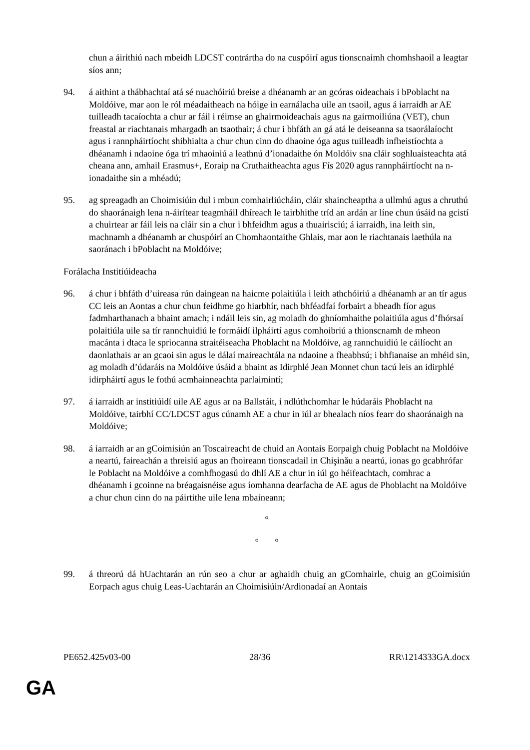chun a áirithiú nach mbeidh LDCST contrártha do na cuspóirí agus tionscnaimh chomhshaoil a leagtar síos ann;
94. á aithint a thábhachtaí atá sé nuachóiriú breise a dhéanamh ar an gcóras oideachais i bPoblacht na Moldóive, mar aon le ról méadaitheach na hóige in earnálacha uile an tsaoil, agus á iarraidh ar AE tuilleadh tacaíochta a chur ar fáil i réimse an ghairmoideachais agus na gairmoiliúna (VET), chun freastal ar riachtanais mhargadh an tsaothair; á chur i bhfáth an gá atá le deiseanna sa tsaorálaíocht agus i rannpháirtíocht shibhialta a chur chun cinn do dhaoine óga agus tuilleadh infheistíochta a dhéanamh i ndaoine óga trí mhaoiniú a leathnú d’ionadaithe ón Moldóiv sna cláir soghluaisteachta atá cheana ann, amhail Erasmus+, Eoraip na Cruthaitheachta agus Fís 2020 agus rannpháirtíocht na n-ionadaithe sin a mhéadú;
95. ag spreagadh an Choimisiúin dul i mbun comhairliúcháin, cláir shaincheaptha a ullmhú agus a chruthú do shaoránaigh lena n-áirítear teagmháil dhíreach le tairbhithe tríd an ardán ar líne chun úsáid na gcistí a chuirtear ar fáil leis na cláir sin a chur i bhfeidhm agus a thuairisciú; á iarraidh, ina leith sin, machnamh a dhéanamh ar chuspóirí an Chomhaontaithe Ghlais, mar aon le riachtanais laethúla na saoránach i bPoblacht na Moldóive;
Forálacha Institiúideacha
96. á chur i bhfáth d’uireasa rún daingean na haicme polaitiúla i leith athchóiriú a dhéanamh ar an tír agus CC leis an Aontas a chur chun feidhme go hiarbhír, nach bhféadfaí forbairt a bheadh fíor agus fadmharthanach a bhaint amach; i ndáil leis sin, ag moladh do ghníomhaithe polaitiúla agus d’fhórsaí polaitiúla uile sa tír rannchuidiú le formáidí ilpháirtí agus comhoibriú a thionscnamh de mheon macánta i dtaca le spriocanna straitéiseacha Phoblacht na Moldóive, ag rannchuidiú le cáilíocht an daonlathais ar an gcaoi sin agus le dálaí maireachtála na ndaoine a fheabhsú; i bhfianaise an mhéid sin, ag moladh d’údaráis na Moldóive úsáid a bhaint as Idirphlé Jean Monnet chun tacú leis an idirphlé idirpháirtí agus le fothú acmhainneachta parlaimintí;
97. á iarraidh ar institiúidí uile AE agus ar na Ballstáit, i ndlúthchomhar le húdaráis Phoblacht na Moldóive, tairbhí CC/LDCST agus cúnamh AE a chur in iúl ar bhealach níos fearr do shaoránaigh na Moldóive;
98. á iarraidh ar an gCoimisiún an Toscaireacht de chuid an Aontais Eorpaigh chuig Poblacht na Moldóive a neartú, faireachán a threisiú agus an fhoireann tionscadail in Chişinău a neartú, ionas go gcabhrófar le Poblacht na Moldóive a comhfhogasú do dhlí AE a chur in iúl go héifeachtach, comhrac a dhéanamh i gcoinne na bréagaisnéise agus íomhanna dearfacha de AE agus de Phoblacht na Moldóive a chur chun cinn do na páirtithe uile lena mbaineann;
°
° °
99. á threorú dá hUachtarán an rún seo a chur ar aghaidh chuig an gComhairle, chuig an gCoimisiún Eorpach agus chuig Leas-Uachtarán an Choimisiúin/Ardionadaí an Aontais
PE652.425v03-00 28/36 RR\1214333GA.docx
GA